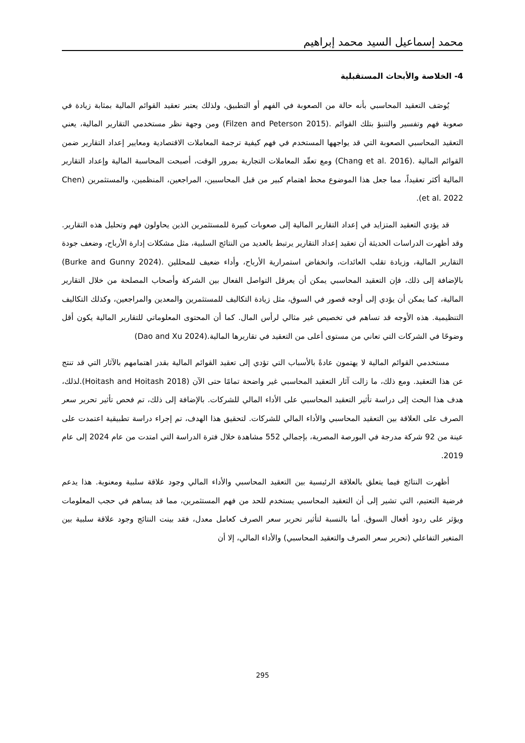محمد إسماعيل السيد محمد إبراهيم
4- الخلاصة والأبحاث المستقبلية
يُوصَف التعقيد المحاسبي بأنه حالة من الصعوبة في الفهم أو التطبيق، ولذلك يعتبر تعقيد القوائم المالية بمثابة زيادة في صعوبة فهم وتفسير والتنبؤ بتلك القوائم .(Filzen and Peterson 2015) ومن وجهة نظر مستخدمي التقارير المالية، يعني التعقيد المحاسبي الصعوبة التي قد يواجهها المستخدم في فهم كيفية ترجمة المعاملات الاقتصادية ومعايير إعداد التقارير ضمن القوائم المالية .(Chang et al. 2016) ومع تعقّد المعاملات التجارية بمرور الوقت، أصبحت المحاسبة المالية وإعداد التقارير المالية أكثر تعقيداً، مما جعل هذا الموضوع محط اهتمام كبير من قبل المحاسبين، المراجعين، المنظمين، والمستثمرين (Chen et al. 2022).
قد يؤدي التعقيد المتزايد في إعداد التقارير المالية إلى صعوبات كبيرة للمستثمرين الذين يحاولون فهم وتحليل هذه التقارير. وقد أظهرت الدراسات الحديثة أن تعقيد إعداد التقارير يرتبط بالعديد من النتائج السلبية، مثل مشكلات إدارة الأرباح، وضعف جودة التقارير المالية، وزيادة تقلب العائدات، وانخفاض استمرارية الأرباح، وأداء ضعيف للمحللين .(Burke and Gunny 2024) بالإضافة إلى ذلك، فإن التعقيد المحاسبي يمكن أن يعرقل التواصل الفعال بين الشركة وأصحاب المصلحة من خلال التقارير المالية، كما يمكن أن يؤدي إلى أوجه قصور في السوق، مثل زيادة التكاليف للمستثمرين والمعدين والمراجعين، وكذلك التكاليف التنظيمية. هذه الأوجه قد تساهم في تخصيص غير مثالي لرأس المال. كما أن المحتوى المعلوماتي للتقارير المالية يكون أقل وضوحًا في الشركات التي تعاني من مستوى أعلى من التعقيد في تقاريرها المالية.(Dao and Xu 2024)
مستخدمي القوائم المالية لا يهتمون عادةً بالأسباب التي تؤدي إلى تعقيد القوائم المالية بقدر اهتمامهم بالآثار التي قد تنتج عن هذا التعقيد. ومع ذلك، ما زالت آثار التعقيد المحاسبي غير واضحة تمامًا حتى الآن (Hoitash and Hoitash 2018).لذلك، هدف هذا البحث إلى دراسة تأثير التعقيد المحاسبي على الأداء المالي للشركات. بالإضافة إلى ذلك، تم فحص تأثير تحرير سعر الصرف على العلاقة بين التعقيد المحاسبي والأداء المالي للشركات. لتحقيق هذا الهدف، تم إجراء دراسة تطبيقية اعتمدت على عينة من 92 شركة مدرجة في البورصة المصرية، بإجمالي 552 مشاهدة خلال فترة الدراسة التي امتدت من عام 2024 إلى عام 2019.
أظهرت النتائج فيما يتعلق بالعلاقة الرئيسية بين التعقيد المحاسبي والأداء المالي وجود علاقة سلبية ومعنوية. هذا يدعم فرضية التعتيم، التي تشير إلى أن التعقيد المحاسبي يستخدم للحد من فهم المستثمرين، مما قد يساهم في حجب المعلومات ويؤثر على ردود أفعال السوق. أما بالنسبة لتأثير تحرير سعر الصرف كعامل معدل، فقد بينت النتائج وجود علاقة سلبية بين المتغير التفاعلي (تحرير سعر الصرف والتعقيد المحاسبي) والأداء المالي، إلا أن
295